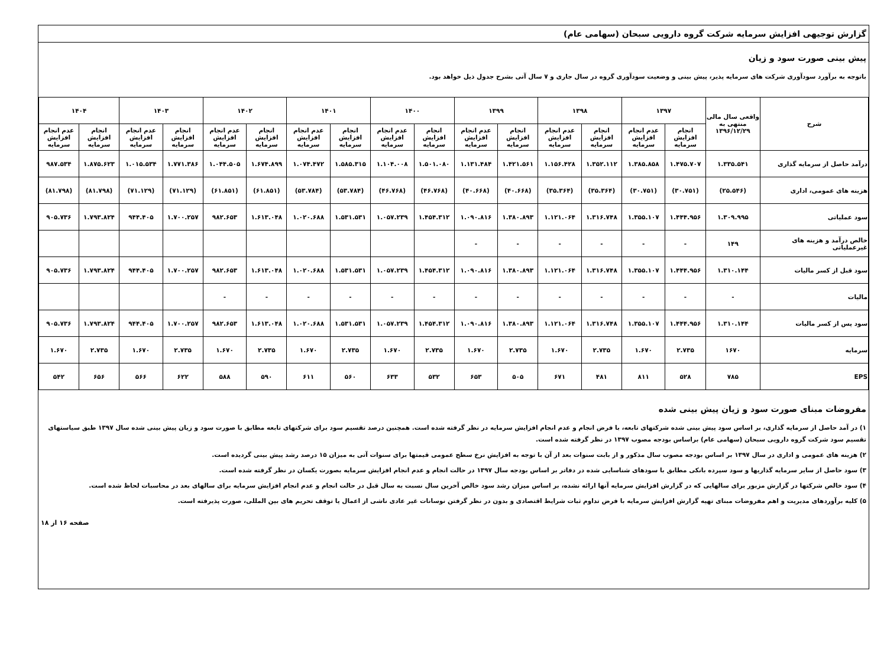گزارش توجیهی افزایش سرمایه شرکت گروه دارویی سبحان (سهامی عام)
پیش بینی صورت سود و زیان
باتوجه به برآورد سودآوری شرکت های سرمایه پذیر، پیش بینی و وضعیت سودآوری گروه در سال جاری و ۷ سال آتی بشرح جدول ذیل خواهد بود.
| شرح | واقعی سال مالی منتهی به ۱۳۹۶/۱۲/۲۹ | ۱۳۹۷ | | ۱۳۹۸ | | ۱۳۹۹ | | ۱۴۰۰ | | ۱۴۰۱ | | ۱۴۰۲ | | ۱۴۰۳ | | ۱۴۰۴ | |
| --- | --- | --- | --- | --- | --- | --- | --- | --- | --- | --- | --- | --- | --- | --- | --- | --- | --- |
| | | انجام افزایش سرمایه | عدم انجام افزایش سرمایه | انجام افزایش سرمایه | عدم انجام افزایش سرمایه | انجام افزایش سرمایه | عدم انجام افزایش سرمایه | انجام افزایش سرمایه | عدم انجام افزایش سرمایه | انجام افزایش سرمایه | عدم انجام افزایش سرمایه | انجام افزایش سرمایه | عدم انجام افزایش سرمایه | انجام افزایش سرمایه | عدم انجام افزایش سرمایه | انجام افزایش سرمایه | عدم انجام افزایش سرمایه |
| درآمد حاصل از سرمایه گذاری | ۱.۳۳۵.۵۴۱ | ۱.۴۷۵.۷۰۷ | ۱.۳۸۵.۸۵۸ | ۱.۳۵۲.۱۱۲ | ۱.۱۵۶.۴۲۸ | ۱.۴۲۱.۵۶۱ | ۱.۱۳۱.۴۸۴ | ۱.۵۰۱.۰۸۰ | ۱.۱۰۴.۰۰۸ | ۱.۵۸۵.۳۱۵ | ۱.۰۷۴.۴۷۲ | ۱.۶۷۴.۸۹۹ | ۱.۰۴۴.۵۰۵ | ۱.۷۷۱.۳۸۶ | ۱.۰۱۵.۵۳۴ | ۱.۸۷۵.۶۲۳ | ۹۸۷.۵۳۴ |
| هزینه های عمومی، اداری | (۲۵.۵۴۶) | (۳۰.۷۵۱) | (۳۰.۷۵۱) | (۳۵.۳۶۴) | (۳۵.۳۶۴) | (۴۰.۶۶۸) | (۴۰.۶۶۸) | (۴۶.۷۶۸) | (۴۶.۷۶۸) | (۵۳.۷۸۴) | (۵۳.۷۸۴) | (۶۱.۸۵۱) | (۶۱.۸۵۱) | (۷۱.۱۲۹) | (۷۱.۱۲۹) | (۸۱.۷۹۸) | (۸۱.۷۹۸) |
| سود عملیاتی | ۱.۳۰۹.۹۹۵ | ۱.۴۴۴.۹۵۶ | ۱.۳۵۵.۱۰۷ | ۱.۳۱۶.۷۴۸ | ۱.۱۲۱.۰۶۴ | ۱.۳۸۰.۸۹۳ | ۱.۰۹۰.۸۱۶ | ۱.۴۵۴.۳۱۲ | ۱.۰۵۷.۲۳۹ | ۱.۵۳۱.۵۳۱ | ۱.۰۲۰.۶۸۸ | ۱.۶۱۳.۰۴۸ | ۹۸۲.۶۵۳ | ۱.۷۰۰.۲۵۷ | ۹۴۴.۴۰۵ | ۱.۷۹۳.۸۲۴ | ۹۰۵.۷۳۶ |
| خالص درآمد و هزینه های غیرعملیاتی | ۱۴۹ | - | - | - | - | - | - | | | | | | | | | | |
| سود قبل از کسر مالیات | ۱.۳۱۰.۱۴۴ | ۱.۴۴۴.۹۵۶ | ۱.۳۵۵.۱۰۷ | ۱.۳۱۶.۷۴۸ | ۱.۱۲۱.۰۶۴ | ۱.۳۸۰.۸۹۳ | ۱.۰۹۰.۸۱۶ | ۱.۴۵۴.۳۱۲ | ۱.۰۵۷.۲۳۹ | ۱.۵۳۱.۵۳۱ | ۱.۰۲۰.۶۸۸ | ۱.۶۱۳.۰۴۸ | ۹۸۲.۶۵۳ | ۱.۷۰۰.۲۵۷ | ۹۴۴.۴۰۵ | ۱.۷۹۳.۸۲۴ | ۹۰۵.۷۳۶ |
| مالیات | - | - | - | - | - | - | - | - | - | - | - | - | - | | | | |
| سود پس از کسر مالیات | ۱.۳۱۰.۱۴۴ | ۱.۴۴۴.۹۵۶ | ۱.۳۵۵.۱۰۷ | ۱.۳۱۶.۷۴۸ | ۱.۱۲۱.۰۶۴ | ۱.۳۸۰.۸۹۳ | ۱.۰۹۰.۸۱۶ | ۱.۴۵۴.۳۱۲ | ۱.۰۵۷.۲۳۹ | ۱.۵۳۱.۵۳۱ | ۱.۰۲۰.۶۸۸ | ۱.۶۱۳.۰۴۸ | ۹۸۲.۶۵۳ | ۱.۷۰۰.۲۵۷ | ۹۴۴.۴۰۵ | ۱.۷۹۳.۸۲۴ | ۹۰۵.۷۳۶ |
| سرمایه | ۱۶۷۰ | ۲.۷۳۵ | ۱.۶۷۰ | ۲.۷۳۵ | ۱.۶۷۰ | ۲.۷۳۵ | ۱.۶۷۰ | ۲.۷۳۵ | ۱.۶۷۰ | ۲.۷۳۵ | ۱.۶۷۰ | ۲.۷۳۵ | ۱.۶۷۰ | ۲.۷۳۵ | ۱.۶۷۰ | ۲.۷۳۵ | ۱.۶۷۰ |
| EPS | ۷۸۵ | ۵۲۸ | ۸۱۱ | ۴۸۱ | ۶۷۱ | ۵۰۵ | ۶۵۳ | ۵۳۲ | ۶۳۳ | ۵۶۰ | ۶۱۱ | ۵۹۰ | ۵۸۸ | ۶۲۲ | ۵۶۶ | ۶۵۶ | ۵۴۲ |
مفروضات مبنای صورت سود و زیان پیش بینی شده
۱) در آمد حاصل از سرمایه گذاری، بر اساس سود پیش بینی شده شرکتهای تابعه، با فرض انجام و عدم انجام افزایش سرمایه در نظر گرفته شده است. همچنین درصد تقسیم سود برای شرکتهای تابعه مطابق با صورت سود و زیان پیش بینی شده سال ۱۳۹۷ طبق سیاستهای تقسیم سود شرکت گروه دارویی سبحان (سهامی عام) براساس بودجه مصوب ۱۳۹۷ در نظر گرفته شده است.
۲) هزینه های عمومی و اداری در سال ۱۳۹۷ بر اساس بودجه مصوب سال مذکور و از بابت سنوات بعد از آن با توجه به افزایش نرخ سطح عمومی قیمتها برای سنوات آتی به میزان ۱۵ درصد رشد پیش بینی گردیده است.
۳) سود حاصل از سایر سرمایه گذاریها و سود سپرده بانکی مطابق با سودهای شناسایی شده در دفاتر بر اساس بودجه سال ۱۳۹۷ در حالت انجام و عدم انجام افزایش سرمایه بصورت یکسان در نظر گرفته شده است.
۴) سود خالص شرکتها در گزارش مزبور برای سالهایی که در گزارش افزایش سرمایه آنها ارائه نشده، بر اساس میزان رشد سود خالص آخرین سال نسبت به سال قبل در حالت انجام و عدم انجام افزایش سرمایه برای سالهای بعد در محاسبات لحاظ شده است.
۵) کلیه برآوردهای مدیریت و اهم مفروضات مبنای تهیه گزارش افزایش سرمایه با فرض تداوم ثبات شرایط اقتصادی و بدون در نظر گرفتن نوسانات غیر عادی ناشی از اعمال یا توقف تحریم های بین المللی، صورت پذیرفته است.
صفحه ۱۶ از ۱۸